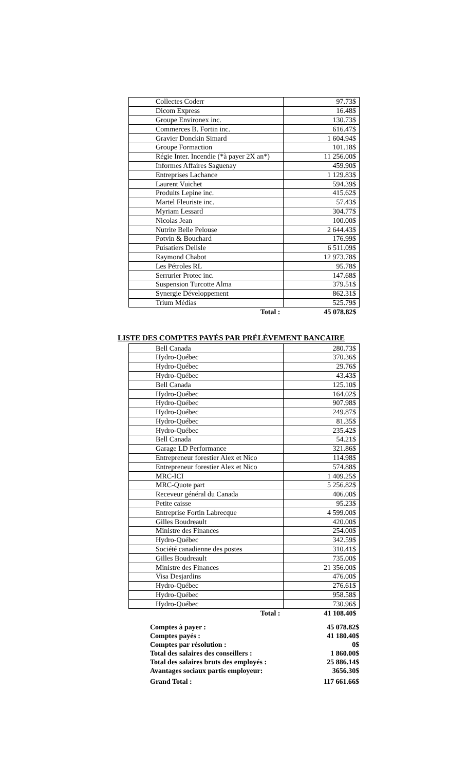| Collectes Coderr | 97.73$ |
| Dicom Express | 16.48$ |
| Groupe Environex inc. | 130.73$ |
| Commerces B. Fortin inc. | 616.47$ |
| Gravier Donckin Simard | 1 604.94$ |
| Groupe Formaction | 101.18$ |
| Régie Inter. Incendie (*à payer 2X an*) | 11 256.00$ |
| Informes Affaires Saguenay | 459.90$ |
| Entreprises Lachance | 1 129.83$ |
| Laurent Vuichet | 594.39$ |
| Produits Lepine inc. | 415.62$ |
| Martel Fleuriste inc. | 57.43$ |
| Myriam Lessard | 304.77$ |
| Nicolas Jean | 100.00$ |
| Nutrite Belle Pelouse | 2 644.43$ |
| Potvin & Bouchard | 176.99$ |
| Puisatiers Delisle | 6 511.09$ |
| Raymond Chabot | 12 973.78$ |
| Les Pétroles RL | 95.78$ |
| Serrurier Protec inc. | 147.68$ |
| Suspension Turcotte Alma | 379.51$ |
| Synergie Développement | 862.31$ |
| Trium Médias | 525.79$ |
| Total : | 45 078.82$ |
LISTE DES COMPTES PAYÉS PAR PRÉLÈVEMENT BANCAIRE
| Bell Canada | 280.73$ |
| Hydro-Québec | 370.36$ |
| Hydro-Québec | 29.76$ |
| Hydro-Québec | 43.43$ |
| Bell Canada | 125.10$ |
| Hydro-Québec | 164.02$ |
| Hydro-Québec | 907.98$ |
| Hydro-Québec | 249.87$ |
| Hydro-Québec | 81.35$ |
| Hydro-Québec | 235.42$ |
| Bell Canada | 54.21$ |
| Garage LD Performance | 321.86$ |
| Entrepreneur forestier Alex et Nico | 114.98$ |
| Entrepreneur forestier Alex et Nico | 574.88$ |
| MRC-ICI | 1 409.25$ |
| MRC-Quote part | 5 256.82$ |
| Receveur général du Canada | 406.00$ |
| Petite caisse | 95.23$ |
| Entreprise Fortin Labrecque | 4 599.00$ |
| Gilles Boudreault | 420.00$ |
| Ministre des Finances | 254.00$ |
| Hydro-Québec | 342.59$ |
| Société canadienne des postes | 310.41$ |
| Gilles Boudreault | 735.00$ |
| Ministre des Finances | 21 356.00$ |
| Visa Desjardins | 476.00$ |
| Hydro-Québec | 276.61$ |
| Hydro-Québec | 958.58$ |
| Hydro-Québec | 730.96$ |
| Total : | 41 108.40$ |
| Comptes à payer : | 45 078.82$ |
| Comptes payés : | 41 180.40$ |
| Comptes par résolution : | 0$ |
| Total des salaires des conseillers : | 1 860.00$ |
| Total des salaires bruts des employés : | 25 886.14$ |
| Avantages sociaux partis employeur: | 3656.30$ |
| Grand Total : | 117 661.66$ |